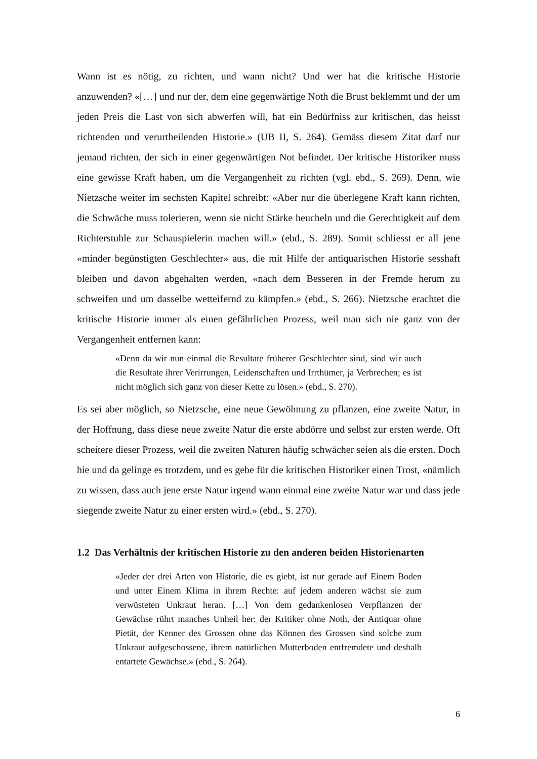Wann ist es nötig, zu richten, und wann nicht? Und wer hat die kritische Historie anzuwenden? «[…] und nur der, dem eine gegenwärtige Noth die Brust beklemmt und der um jeden Preis die Last von sich abwerfen will, hat ein Bedürfniss zur kritischen, das heisst richtenden und verurtheilenden Historie.» (UB II, S. 264). Gemäss diesem Zitat darf nur jemand richten, der sich in einer gegenwärtigen Not befindet. Der kritische Historiker muss eine gewisse Kraft haben, um die Vergangenheit zu richten (vgl. ebd., S. 269). Denn, wie Nietzsche weiter im sechsten Kapitel schreibt: «Aber nur die überlegene Kraft kann richten, die Schwäche muss tolerieren, wenn sie nicht Stärke heucheln und die Gerechtigkeit auf dem Richterstuhle zur Schauspielerin machen will.» (ebd., S. 289). Somit schliesst er all jene «minder begünstigten Geschlechter» aus, die mit Hilfe der antiquarischen Historie sesshaft bleiben und davon abgehalten werden, «nach dem Besseren in der Fremde herum zu schweifen und um dasselbe wetteifernd zu kämpfen.» (ebd., S. 266). Nietzsche erachtet die kritische Historie immer als einen gefährlichen Prozess, weil man sich nie ganz von der Vergangenheit entfernen kann:
«Denn da wir nun einmal die Resultate früherer Geschlechter sind, sind wir auch die Resultate ihrer Verirrungen, Leidenschaften und Irrthümer, ja Verbrechen; es ist nicht möglich sich ganz von dieser Kette zu lösen.» (ebd., S. 270).
Es sei aber möglich, so Nietzsche, eine neue Gewöhnung zu pflanzen, eine zweite Natur, in der Hoffnung, dass diese neue zweite Natur die erste abdörre und selbst zur ersten werde. Oft scheitere dieser Prozess, weil die zweiten Naturen häufig schwächer seien als die ersten. Doch hie und da gelinge es trotzdem, und es gebe für die kritischen Historiker einen Trost, «nämlich zu wissen, dass auch jene erste Natur irgend wann einmal eine zweite Natur war und dass jede siegende zweite Natur zu einer ersten wird.» (ebd., S. 270).
1.2 Das Verhältnis der kritischen Historie zu den anderen beiden Historienarten
«Jeder der drei Arten von Historie, die es giebt, ist nur gerade auf Einem Boden und unter Einem Klima in ihrem Rechte: auf jedem anderen wächst sie zum verwüsteten Unkraut heran. […] Von dem gedankenlosen Verpflanzen der Gewächse rührt manches Unheil her: der Kritiker ohne Noth, der Antiquar ohne Pietät, der Kenner des Grossen ohne das Können des Grossen sind solche zum Unkraut aufgeschossene, ihrem natürlichen Mutterboden entfremdete und deshalb entartete Gewächse.» (ebd., S. 264).
6